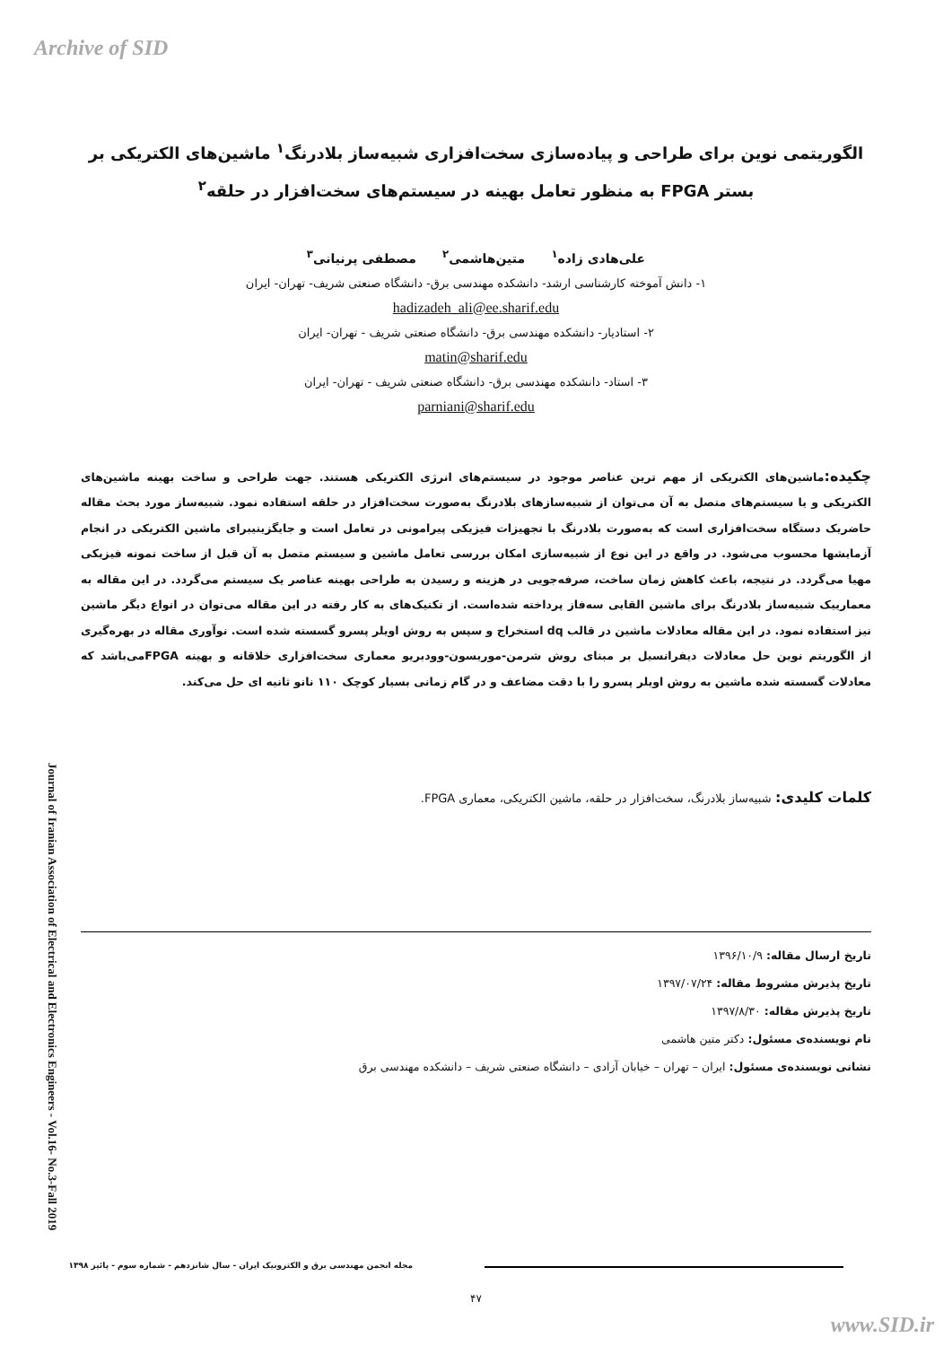Archive of SID
الگوریتمی نوین برای طراحی و پیاده‌سازی سخت‌افزاری شبیه‌ساز بلادرنگ<sup>۱</sup> ماشین‌های الکتریکی بر بستر FPGA به منظور تعامل بهینه در سیستم‌های سخت‌افزار در حلقه<sup>۲</sup>
علی‌هادی زاده<sup>۱</sup> متین‌هاشمی<sup>۲</sup> مصطفی پرنیانی<sup>۳</sup>
۱- دانش آموخته کارشناسی ارشد- دانشکده مهندسی برق- دانشگاه صنعتی شریف- تهران- ایران
hadizadeh_ali@ee.sharif.edu
۲- استادیار- دانشکده مهندسی برق- دانشگاه صنعتی شریف - تهران- ایران
matin@sharif.edu
۳- استاد- دانشکده مهندسی برق- دانشگاه صنعتی شریف - تهران- ایران
parniani@sharif.edu
چکیده: ماشین‌های الکتریکی از مهم ترین عناصر موجود در سیستم‌های انرژی الکتریکی هستند. جهت طراحی و ساخت بهینه ماشین‌های الکتریکی و یا سیستم‌های متصل به آن می‌توان از شبیه‌سازهای بلادرنگ به‌صورت سخت‌افزار در حلقه استفاده نمود. شبیه‌ساز مورد بحث مقاله حاضریک دستگاه سخت‌افزاری است که به‌صورت بلادرنگ با تجهیزات فیزیکی پیرامونی در تعامل است و جایگزینیبرای ماشین الکتریکی در انجام آزمایشها محسوب می‌شود. در واقع در این نوع از شبیه‌سازی امکان بررسی تعامل ماشین و سیستم متصل به آن قبل از ساخت نمونه فیزیکی مهیا می‌گردد. در نتیجه، باعث کاهش زمان ساخت، صرفه‌جویی در هزینه و رسیدن به طراحی بهینه عناصر یک سیستم می‌گردد. در این مقاله به معمارییک شبیه‌ساز بلادرنگ برای ماشین القایی سه‌فاز پرداخته شده‌است. از تکنیک‌های به کار رفته در این مقاله می‌توان در انواع دیگر ماشین نیز استفاده نمود. در این مقاله معادلات ماشین در قالب dq استخراج و سپس به روش اویلر پسرو گسسته شده است. نوآوری مقاله در بهره‌گیری از الگوریتم نوین حل معادلات دیفرانسیل بر مبنای روش شرمن-موریسون-وودبریو معماری سخت‌افزاری خلاقانه و بهینه FPGAمی‌باشد که معادلات گسسته شده ماشین به روش اویلر پسرو را با دقت مضاعف و در گام زمانی بسیار کوچک ۱۱۰ نانو ثانیه ای حل می‌کند.
کلمات کلیدی: شبیه‌ساز بلادرنگ، سخت‌افزار در حلقه، ماشین الکتریکی، معماری FPGA.
تاریخ ارسال مقاله: ۱۳۹۶/۱۰/۹
تاریخ پذیرش مشروط مقاله: ۱۳۹۷/۰۷/۲۴
تاریخ پذیرش مقاله: ۱۳۹۷/۸/۳۰
نام نویسنده‌ی مسئول: دکتر متین هاشمی
نشانی نویسنده‌ی مسئول: ایران – تهران – خیابان آزادی – دانشگاه صنعتی شریف – دانشکده مهندسی برق
Journal of Iranian Association of Electrical and Electronics Engineers - Vol.16- No.3-Fall 2019
مجله انجمن مهندسی برق و الکترونیک ایران - سال شانزدهم - شماره سوم - پائیز ۱۳۹۸
۴۷
www.SID.ir